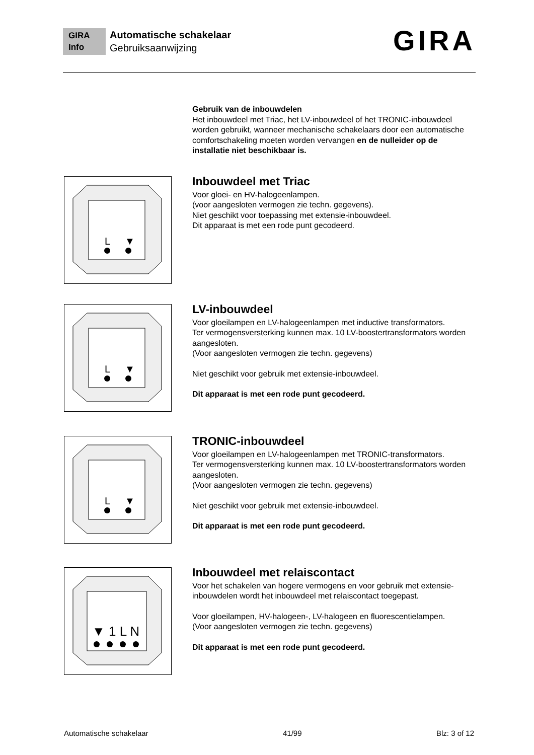GIRA
Info
Automatische schakelaar
Gebruiksaanwijzing
GIRA
Gebruik van de inbouwdelen
Het inbouwdeel met Triac, het LV-inbouwdeel of het TRONIC-inbouwdeel worden gebruikt, wanneer mechanische schakelaars door een automatische comfortschakeling moeten worden vervangen en de nulleider op de installatie niet beschikbaar is.
L
▼
Inbouwdeel met Triac
Voor gloei- en HV-halogeenlampen.
(voor aangesloten vermogen zie techn. gegevens).
Niet geschikt voor toepassing met extensie-inbouwdeel.
Dit apparaat is met een rode punt gecodeerd.
L
▼
LV-inbouwdeel
Voor gloeilampen en LV-halogeenlampen met inductive transformators.
Ter vermogensversterking kunnen max. 10 LV-boostertransformators worden aangesloten.
(Voor aangesloten vermogen zie techn. gegevens)
Niet geschikt voor gebruik met extensie-inbouwdeel.
Dit apparaat is met een rode punt gecodeerd.
L
▼
TRONIC-inbouwdeel
Voor gloeilampen en LV-halogeenlampen met TRONIC-transformators.
Ter vermogensversterking kunnen max. 10 LV-boostertransformators worden aangesloten.
(Voor aangesloten vermogen zie techn. gegevens)
Niet geschikt voor gebruik met extensie-inbouwdeel.
Dit apparaat is met een rode punt gecodeerd.
▼ 1 L N
Inbouwdeel met relaiscontact
Voor het schakelen van hogere vermogens en voor gebruik met extensie-inbouwdelen wordt het inbouwdeel met relaiscontact toegepast.
Voor gloeilampen, HV-halogeen-, LV-halogeen en fluorescentielampen.
(Voor aangesloten vermogen zie techn. gegevens)
Dit apparaat is met een rode punt gecodeerd.
Automatische schakelaar 41/99 Blz: 3 of 12